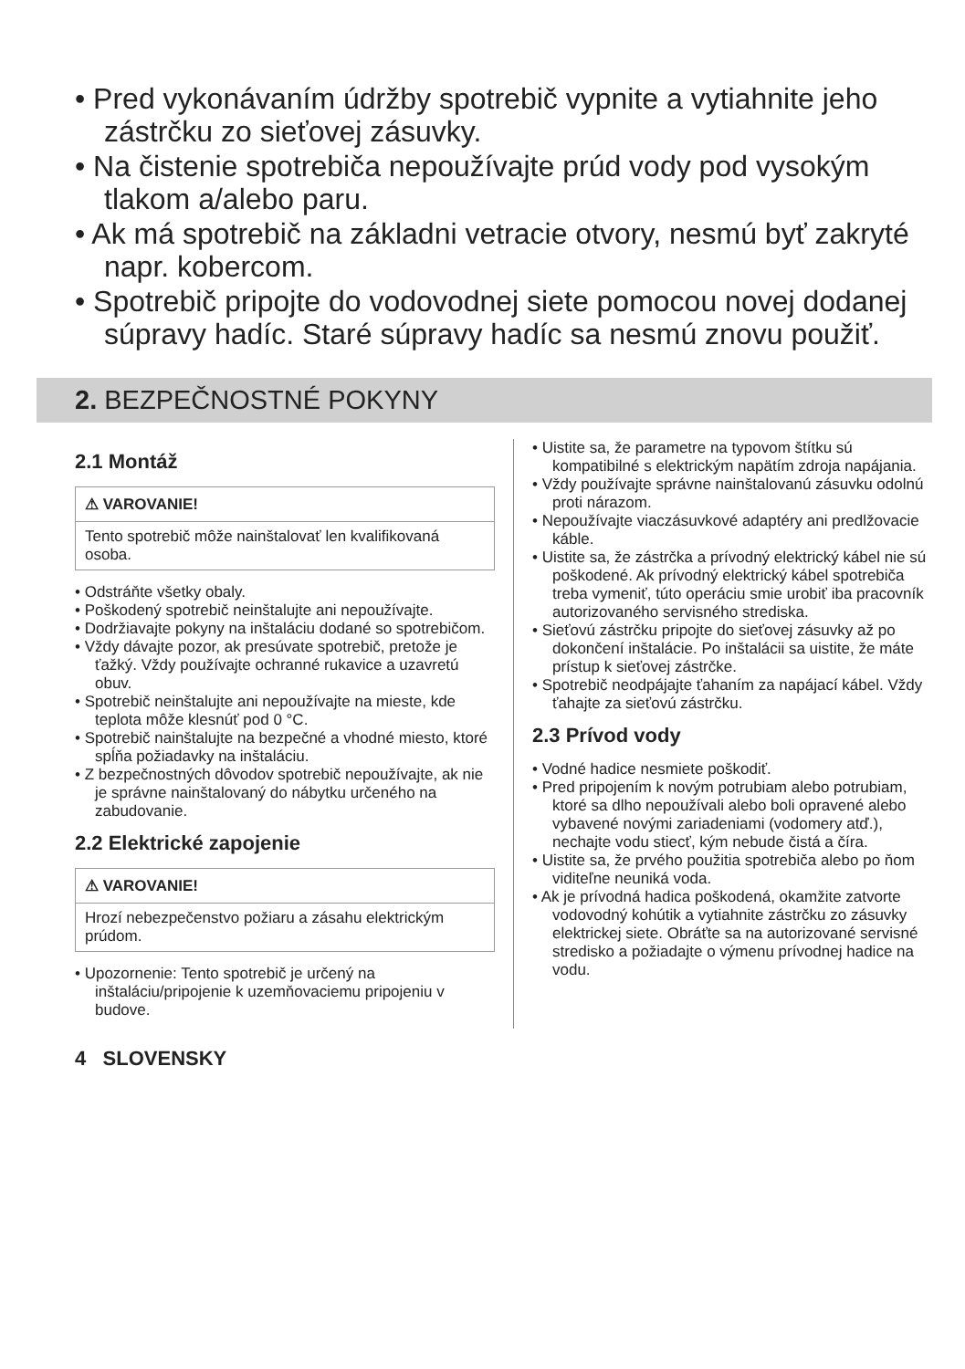• Pred vykonávaním údržby spotrebič vypnite a vytiahnite jeho zástrčku zo sieťovej zásuvky.
• Na čistenie spotrebiča nepoužívajte prúd vody pod vysokým tlakom a/alebo paru.
• Ak má spotrebič na základni vetracie otvory, nesmú byť zakryté napr. kobercom.
• Spotrebič pripojte do vodovodnej siete pomocou novej dodanej súpravy hadíc. Staré súpravy hadíc sa nesmú znovu použiť.
2. BEZPEČNOSTNÉ POKYNY
2.1 Montáž
⚠ VAROVANIE!
Tento spotrebič môže nainštalovať len kvalifikovaná osoba.
• Odstráňte všetky obaly.
• Poškodený spotrebič neinštalujte ani nepoužívajte.
• Dodržiavajte pokyny na inštaláciu dodané so spotrebičom.
• Vždy dávajte pozor, ak presúvate spotrebič, pretože je ťažký. Vždy používajte ochranné rukavice a uzavretú obuv.
• Spotrebič neinštalujte ani nepoužívajte na mieste, kde teplota môže klesnúť pod 0 °C.
• Spotrebič nainštalujte na bezpečné a vhodné miesto, ktoré spĺňa požiadavky na inštaláciu.
• Z bezpečnostných dôvodov spotrebič nepoužívajte, ak nie je správne nainštalovaný do nábytku určeného na zabudovanie.
2.2 Elektrické zapojenie
⚠ VAROVANIE!
Hrozí nebezpečenstvo požiaru a zásahu elektrickým prúdom.
• Upozornenie: Tento spotrebič je určený na inštaláciu/pripojenie k uzemňovaciemu pripojeniu v budove.
• Uistite sa, že parametre na typovom štítku sú kompatibilné s elektrickým napätím zdroja napájania.
• Vždy používajte správne nainštalovanú zásuvku odolnú proti nárazom.
• Nepoužívajte viaczásuvkové adaptéry ani predlžovacie káble.
• Uistite sa, že zástrčka a prívodný elektrický kábel nie sú poškodené. Ak prívodný elektrický kábel spotrebiča treba vymeniť, túto operáciu smie urobiť iba pracovník autorizovaného servisného strediska.
• Sieťovú zástrčku pripojte do sieťovej zásuvky až po dokončení inštalácie. Po inštalácii sa uistite, že máte prístup k sieťovej zástrčke.
• Spotrebič neodpájajte ťahaním za napájací kábel. Vždy ťahajte za sieťovú zástrčku.
2.3 Prívod vody
• Vodné hadice nesmiete poškodiť.
• Pred pripojením k novým potrubiam alebo potrubiam, ktoré sa dlho nepoužívali alebo boli opravené alebo vybavené novými zariadeniami (vodomery atď.), nechajte vodu stiecť, kým nebude čistá a číra.
• Uistite sa, že prvého použitia spotrebiča alebo po ňom viditeľne neuniká voda.
• Ak je prívodná hadica poškodená, okamžite zatvorte vodovodný kohútik a vytiahnite zástrčku zo zásuvky elektrickej siete. Obráťte sa na autorizované servisné stredisko a požiadajte o výmenu prívodnej hadice na vodu.
4 SLOVENSKY